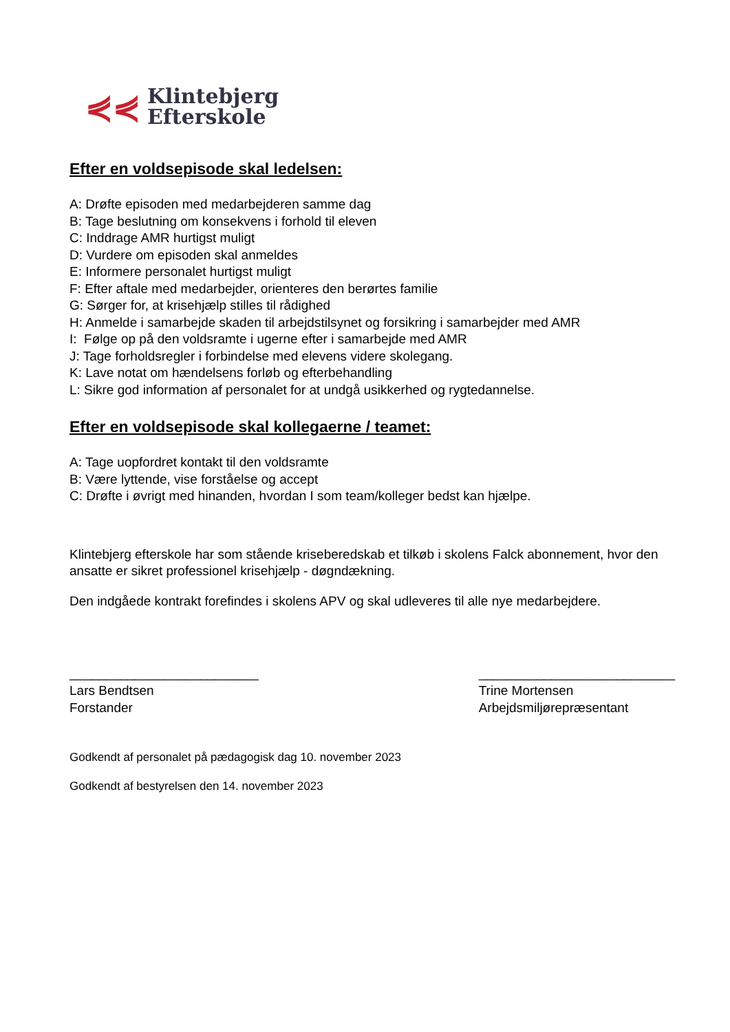⋞⋞
Klintebjerg
Efterskole
Efter en voldsepisode skal ledelsen:
A: Drøfte episoden med medarbejderen samme dag
B: Tage beslutning om konsekvens i forhold til eleven
C: Inddrage AMR hurtigst muligt
D: Vurdere om episoden skal anmeldes
E: Informere personalet hurtigst muligt
F: Efter aftale med medarbejder, orienteres den berørtes familie
G: Sørger for, at krisehjælp stilles til rådighed
H: Anmelde i samarbejde skaden til arbejdstilsynet og forsikring i samarbejder med AMR
I: Følge op på den voldsramte i ugerne efter i samarbejde med AMR
J: Tage forholdsregler i forbindelse med elevens videre skolegang.
K: Lave notat om hændelsens forløb og efterbehandling
L: Sikre god information af personalet for at undgå usikkerhed og rygtedannelse.
Efter en voldsepisode skal kollegaerne / teamet:
A: Tage uopfordret kontakt til den voldsramte
B: Være lyttende, vise forståelse og accept
C: Drøfte i øvrigt med hinanden, hvordan I som team/kolleger bedst kan hjælpe.
Klintebjerg efterskole har som stående kriseberedskab et tilkøb i skolens Falck abonnement, hvor den ansatte er sikret professionel krisehjælp - døgndækning.
Den indgåede kontrakt forefindes i skolens APV og skal udleveres til alle nye medarbejdere.
__________________________
Lars Bendtsen
Forstander
___________________________
Trine Mortensen
Arbejdsmiljørepræsentant
Godkendt af personalet på pædagogisk dag 10. november 2023
Godkendt af bestyrelsen den 14. november 2023